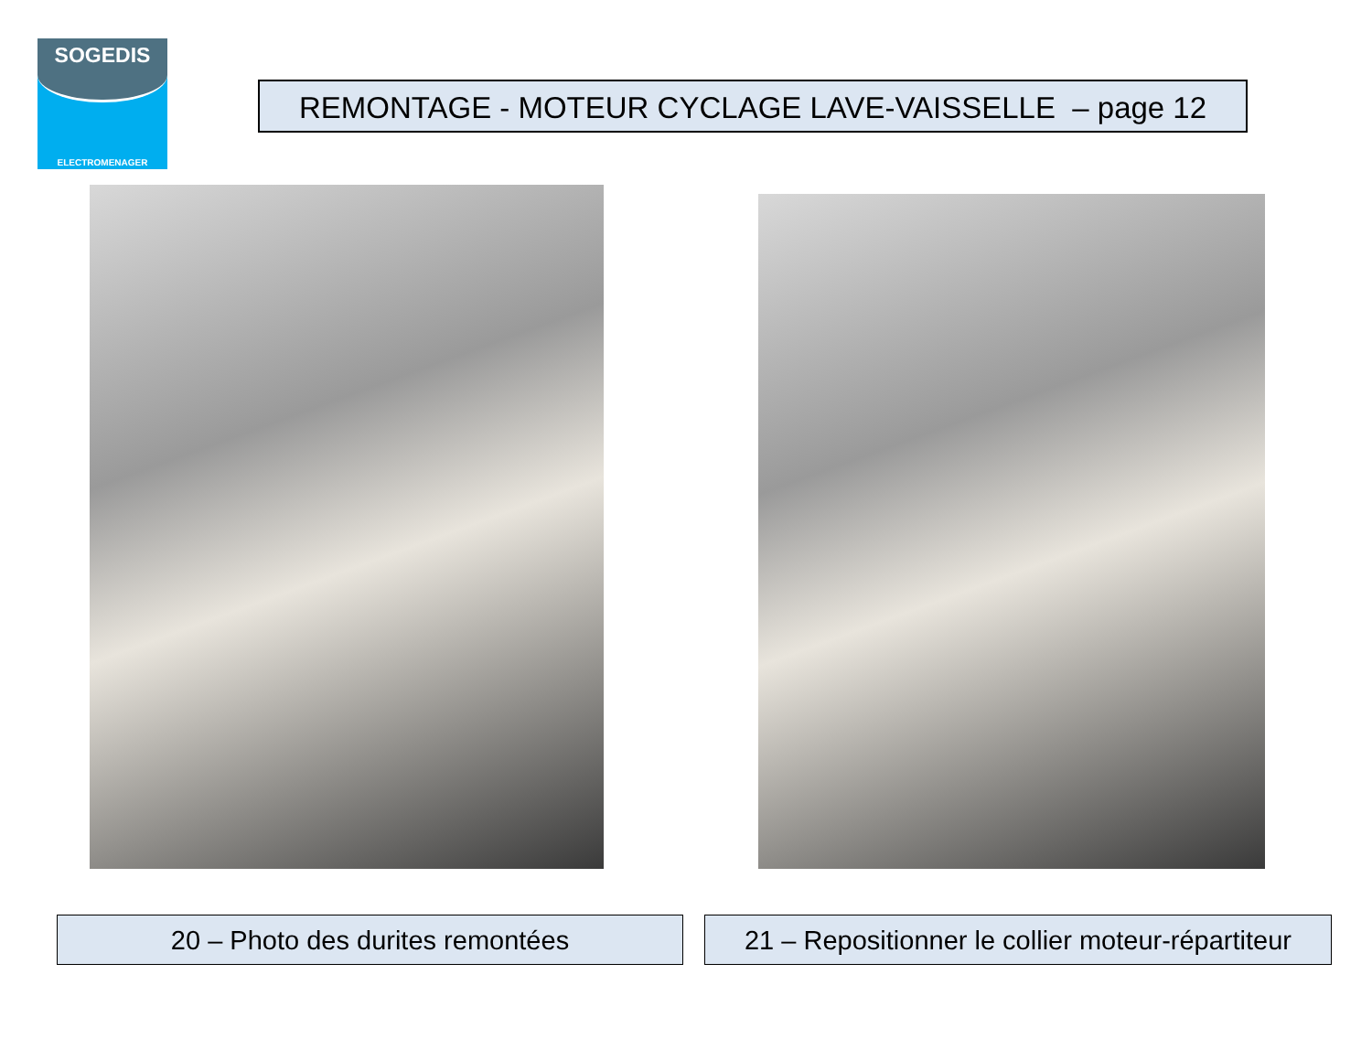SOGEDIS
ELECTROMENAGER
REMONTAGE - MOTEUR CYCLAGE LAVE-VAISSELLE – page 12
20 – Photo des durites remontées
21 – Repositionner le collier moteur-répartiteur